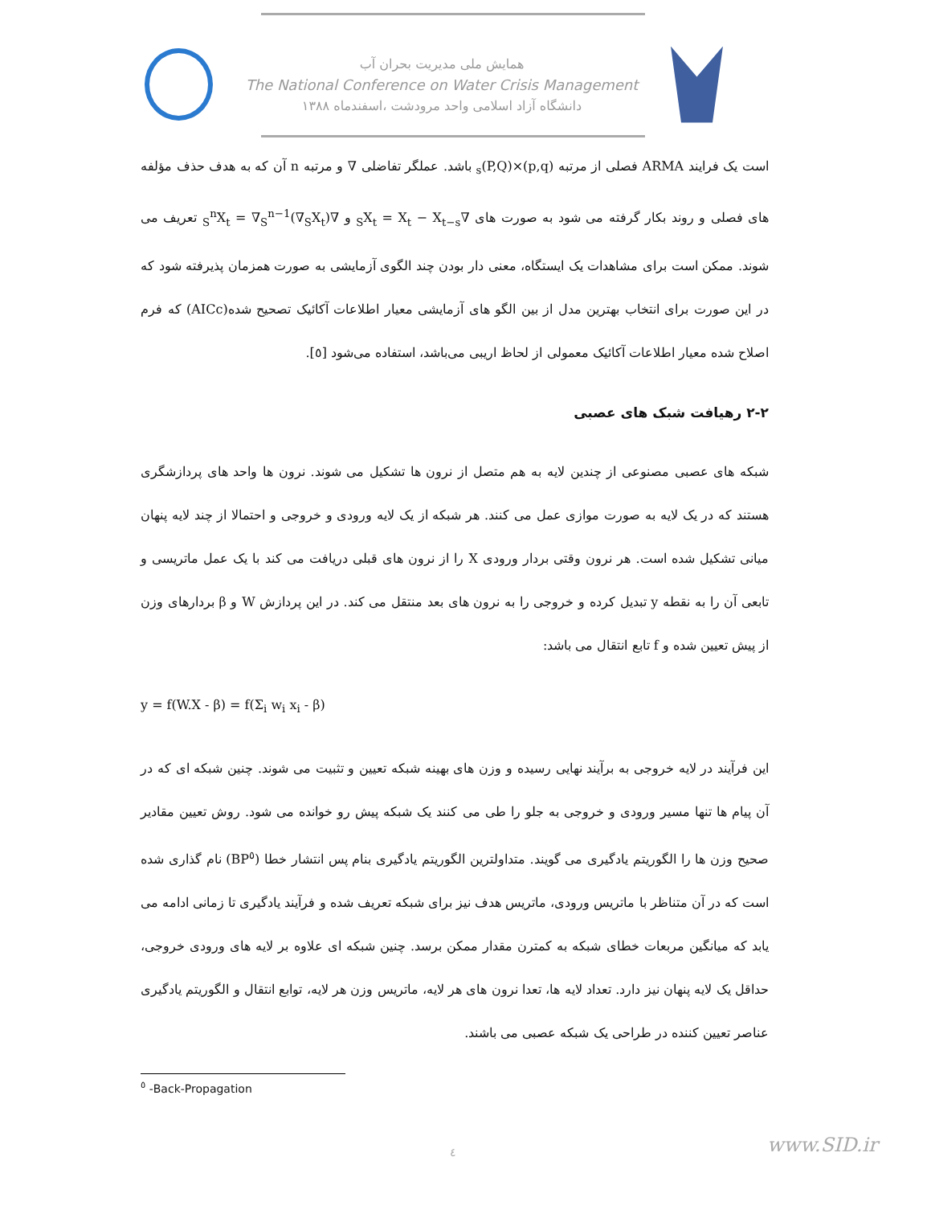همایش ملی مدیریت بحران آب
The National Conference on Water Crisis Management
دانشگاه آزاد اسلامی واحد مرودشت ،اسفندماه ۱۳۸۸
است یک فرایند ARMA فصلی از مرتبه (p,q)×(P,Q)<sub>s</sub> باشد. عملگر تفاضلی ∇ و مرتبه n آن که به هدف حذف مؤلفه های فصلی و روند بکار گرفته می شود به صورت های ∇<sub>S</sub>X<sub>t</sub> = X<sub>t</sub> − X<sub>t−s</sub> و ∇<sub>S</sub><sup>n</sup>X<sub>t</sub> = ∇<sub>S</sub><sup>n−1</sup>(∇<sub>S</sub>X<sub>t</sub>) تعریف می شوند. ممکن است برای مشاهدات یک ایستگاه، معنی دار بودن چند الگوی آزمایشی به صورت همزمان پذیرفته شود که در این صورت برای انتخاب بهترین مدل از بین الگو های آزمایشی معیار اطلاعات آکائیک تصحیح شده(AICc) که فرم اصلاح شده معیار اطلاعات آکائیک معمولی از لحاظ اریبی می‌باشد، استفاده می‌شود [٥].
۲-۲ رهیافت شبک های عصبی
شبکه های عصبی مصنوعی از چندین لایه به هم متصل از نرون ها تشکیل می شوند. نرون ها واحد های پردازشگری هستند که در یک لایه به صورت موازی عمل می کنند. هر شبکه از یک لایه ورودی و خروجی و احتمالا از چند لایه پنهان میانی تشکیل شده است. هر نرون وقتی بردار ورودی X را از نرون های قبلی دریافت می کند با یک عمل ماتریسی و تابعی آن را به نقطه y تبدیل کرده و خروجی را به نرون های بعد منتقل می کند. در این پردازش W و β بردارهای وزن از پیش تعیین شده و f تابع انتقال می باشد:
y = f(W.X - β) = f(Σ<sub>i</sub> w<sub>i</sub> x<sub>i</sub> - β)
این فرآیند در لایه خروجی به برآیند نهایی رسیده و وزن های بهینه شبکه تعیین و تثبیت می شوند. چنین شبکه ای که در آن پیام ها تنها مسیر ورودی و خروجی به جلو را طی می کنند یک شبکه پیش رو خوانده می شود. روش تعیین مقادیر صحیح وزن ها را الگوریتم یادگیری می گویند. متداولترین الگوریتم یادگیری بنام پس انتشار خطا (BP<sup>٥</sup>) نام گذاری شده است که در آن متناظر با ماتریس ورودی، ماتریس هدف نیز برای شبکه تعریف شده و فرآیند یادگیری تا زمانی ادامه می یابد که میانگین مربعات خطای شبکه به کمترن مقدار ممکن برسد. چنین شبکه ای علاوه بر لایه های ورودی خروجی، حداقل یک لایه پنهان نیز دارد. تعداد لایه ها، تعدا نرون های هر لایه، ماتریس وزن هر لایه، توابع انتقال و الگوریتم یادگیری عناصر تعیین کننده در طراحی یک شبکه عصبی می باشند.
<sup>٥</sup> -Back-Propagation
٤ www.SID.ir